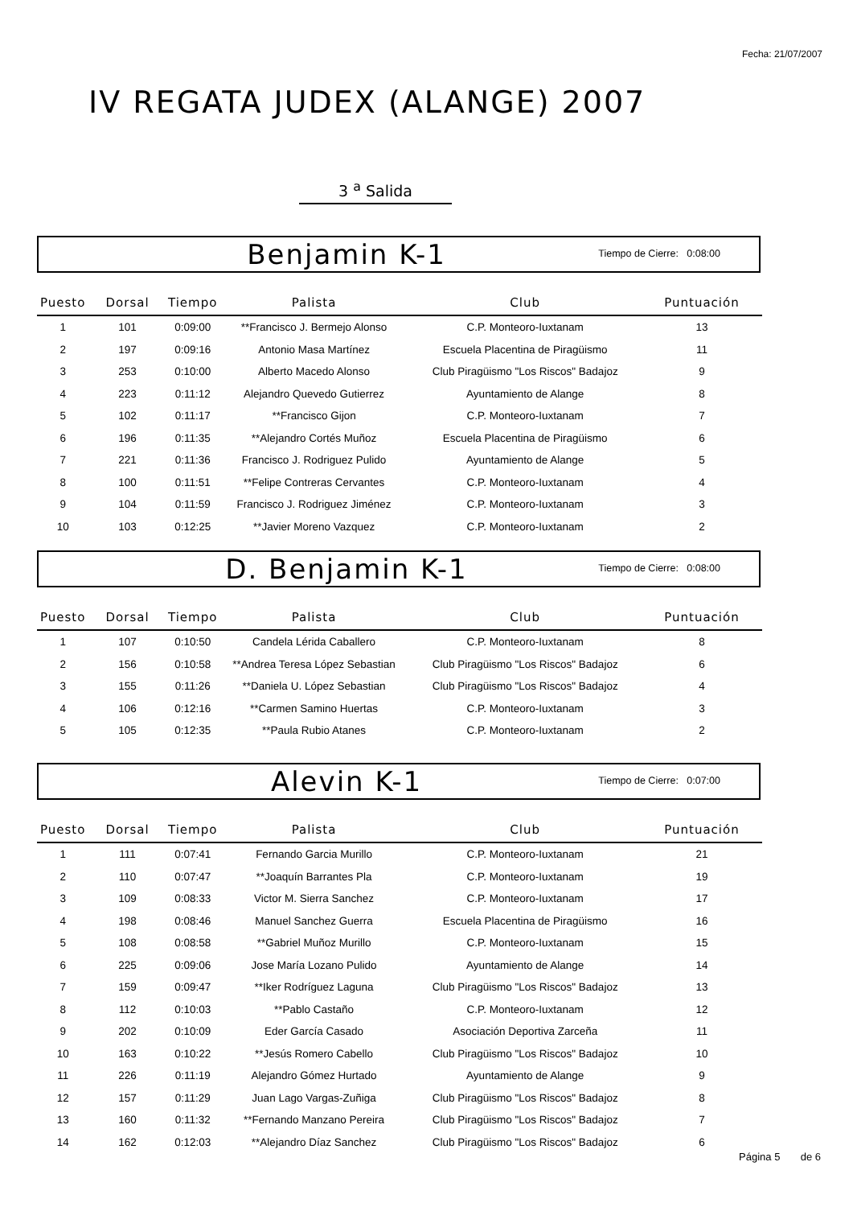Fecha: 21/07/2007
IV REGATA JUDEX (ALANGE) 2007
3 <sup>a</sup> Salida
Benjamin K-1
Tiempo de Cierre: 0:08:00
| Puesto | Dorsal | Tiempo | Palista | Club | Puntuación |
| --- | --- | --- | --- | --- | --- |
| 1 | 101 | 0:09:00 | **Francisco J. Bermejo Alonso | C.P. Monteoro-Iuxtanam | 13 |
| 2 | 197 | 0:09:16 | Antonio Masa Martínez | Escuela Placentina de Piragüismo | 11 |
| 3 | 253 | 0:10:00 | Alberto Macedo Alonso | Club Piragüismo "Los Riscos" Badajoz | 9 |
| 4 | 223 | 0:11:12 | Alejandro Quevedo Gutierrez | Ayuntamiento de Alange | 8 |
| 5 | 102 | 0:11:17 | **Francisco Gijon | C.P. Monteoro-Iuxtanam | 7 |
| 6 | 196 | 0:11:35 | **Alejandro Cortés Muñoz | Escuela Placentina de Piragüismo | 6 |
| 7 | 221 | 0:11:36 | Francisco J. Rodriguez Pulido | Ayuntamiento de Alange | 5 |
| 8 | 100 | 0:11:51 | **Felipe Contreras Cervantes | C.P. Monteoro-Iuxtanam | 4 |
| 9 | 104 | 0:11:59 | Francisco J. Rodriguez Jiménez | C.P. Monteoro-Iuxtanam | 3 |
| 10 | 103 | 0:12:25 | **Javier Moreno Vazquez | C.P. Monteoro-Iuxtanam | 2 |
D. Benjamin K-1
Tiempo de Cierre: 0:08:00
| Puesto | Dorsal | Tiempo | Palista | Club | Puntuación |
| --- | --- | --- | --- | --- | --- |
| 1 | 107 | 0:10:50 | Candela Lérida Caballero | C.P. Monteoro-Iuxtanam | 8 |
| 2 | 156 | 0:10:58 | **Andrea Teresa López Sebastian | Club Piragüismo "Los Riscos" Badajoz | 6 |
| 3 | 155 | 0:11:26 | **Daniela U. López Sebastian | Club Piragüismo "Los Riscos" Badajoz | 4 |
| 4 | 106 | 0:12:16 | **Carmen Samino Huertas | C.P. Monteoro-Iuxtanam | 3 |
| 5 | 105 | 0:12:35 | **Paula Rubio Atanes | C.P. Monteoro-Iuxtanam | 2 |
Alevin K-1
Tiempo de Cierre: 0:07:00
| Puesto | Dorsal | Tiempo | Palista | Club | Puntuación |
| --- | --- | --- | --- | --- | --- |
| 1 | 111 | 0:07:41 | Fernando Garcia Murillo | C.P. Monteoro-Iuxtanam | 21 |
| 2 | 110 | 0:07:47 | **Joaquín Barrantes Pla | C.P. Monteoro-Iuxtanam | 19 |
| 3 | 109 | 0:08:33 | Victor M. Sierra Sanchez | C.P. Monteoro-Iuxtanam | 17 |
| 4 | 198 | 0:08:46 | Manuel Sanchez Guerra | Escuela Placentina de Piragüismo | 16 |
| 5 | 108 | 0:08:58 | **Gabriel Muñoz Murillo | C.P. Monteoro-Iuxtanam | 15 |
| 6 | 225 | 0:09:06 | Jose María Lozano Pulido | Ayuntamiento de Alange | 14 |
| 7 | 159 | 0:09:47 | **Iker Rodríguez Laguna | Club Piragüismo "Los Riscos" Badajoz | 13 |
| 8 | 112 | 0:10:03 | **Pablo Castaño | C.P. Monteoro-Iuxtanam | 12 |
| 9 | 202 | 0:10:09 | Eder García Casado | Asociación Deportiva Zarceña | 11 |
| 10 | 163 | 0:10:22 | **Jesús Romero Cabello | Club Piragüismo "Los Riscos" Badajoz | 10 |
| 11 | 226 | 0:11:19 | Alejandro Gómez Hurtado | Ayuntamiento de Alange | 9 |
| 12 | 157 | 0:11:29 | Juan Lago Vargas-Zuñiga | Club Piragüismo "Los Riscos" Badajoz | 8 |
| 13 | 160 | 0:11:32 | **Fernando Manzano Pereira | Club Piragüismo "Los Riscos" Badajoz | 7 |
| 14 | 162 | 0:12:03 | **Alejandro Díaz Sanchez | Club Piragüismo "Los Riscos" Badajoz | 6 |
Página 5 de 6